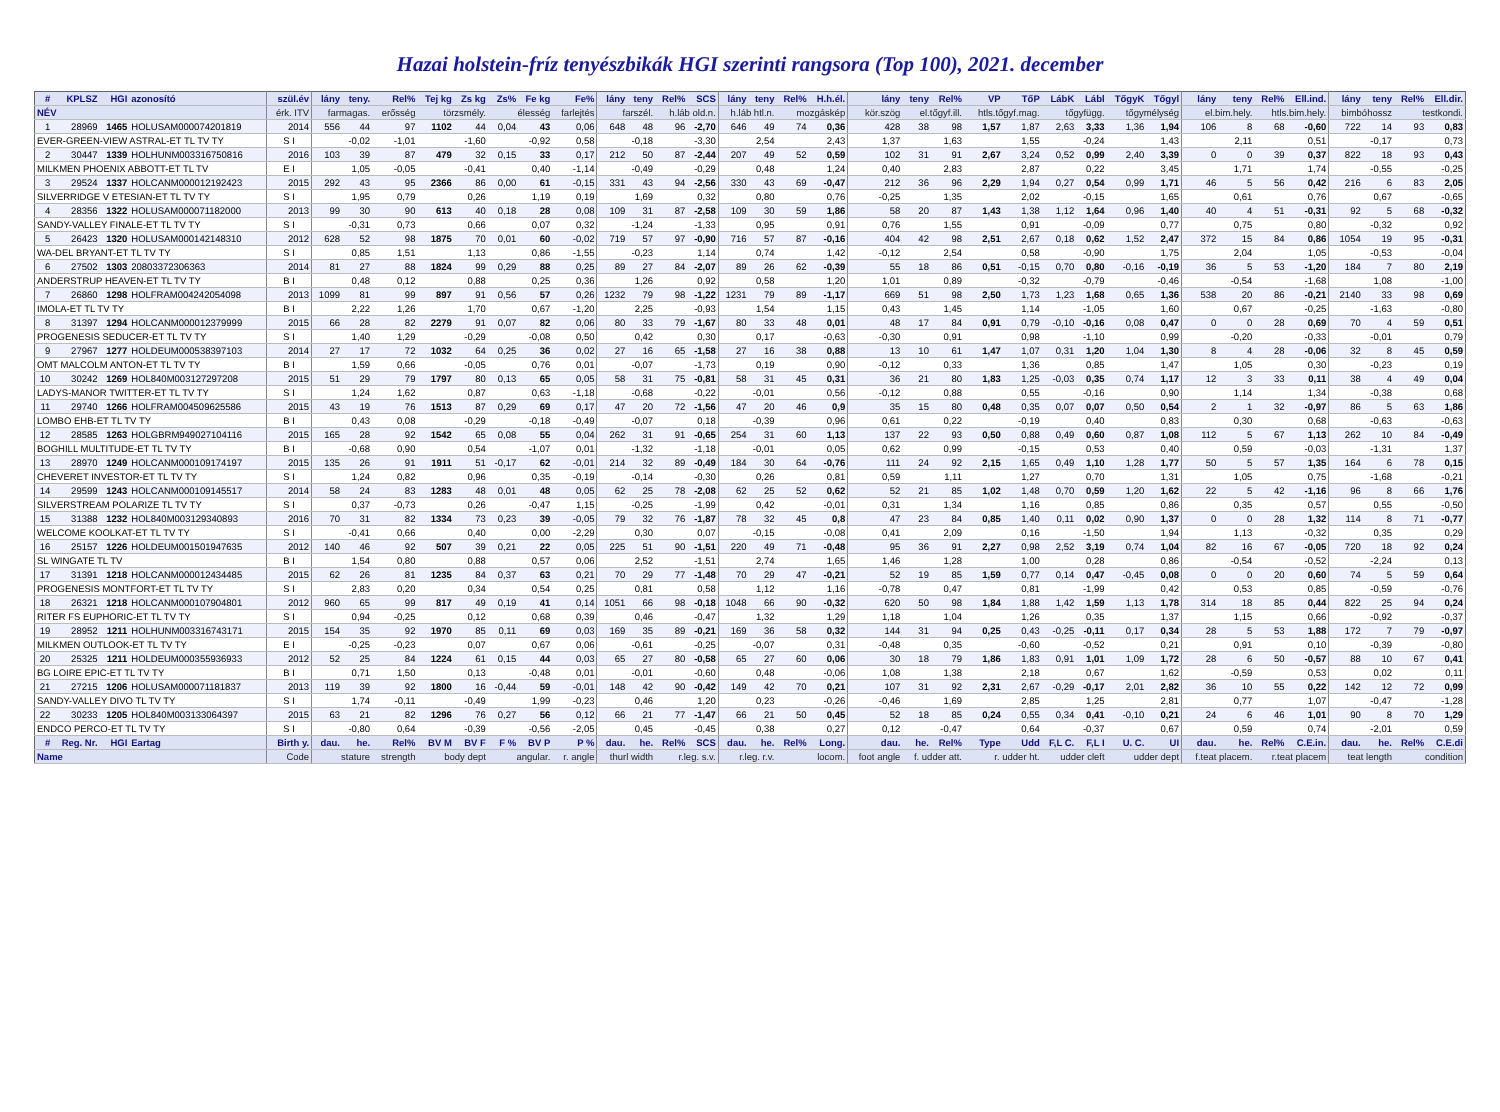Hazai holstein-fríz tenyészbikák HGI szerinti rangsora (Top 100), 2021. december
| # | KPLSZ | HGI | azonosító | szül.év | lány | teny. | Rel% | Tej kg | Zs kg | Zs% | Fe kg | Fe% | lány | teny | Rel% | SCS | lány | teny | Rel% | H.h.él. | lány | teny | Rel% | VP | TőP | LábK | Lábl | TőgyK | Tőgyl | lány | teny | Rel% | Ell.ind. | lány | teny | Rel% | Ell.dir. |
| --- | --- | --- | --- | --- | --- | --- | --- | --- | --- | --- | --- | --- | --- | --- | --- | --- | --- | --- | --- | --- | --- | --- | --- | --- | --- | --- | --- | --- | --- | --- | --- | --- | --- | --- | --- | --- | --- |
| NÉV | | | | érk. ITV | farmagas. | | erősség | törzsmély. | | élesség | | farlejtés | farszél. | | h.láb old.n. | | h.láb htl.n. | | mozgáskép | | kör.szög | el.tőgyf.ill. | | htls.tőgyf.mag. | | tőgyfügg. | | tőgymélység | | el.bim.hely. | | htls.bim.hely. | | bimbóhossz | | testkondi. | |
| 1 | 28969 | 1465 | HOLUSAM000074201819 | 2014 | 556 | 44 | 97 | 1102 | 44 | 0,04 | 43 | 0,06 | 648 | 48 | 96 | -2,70 | 646 | 49 | 74 | 0,36 | 428 | 38 | 98 | 1,57 | 1,87 | 2,63 | 3,33 | 1,36 | 1,94 | 106 | 8 | 68 | -0,60 | 722 | 14 | 93 | 0,83 |
| EVER-GREEN-VIEW ASTRAL-ET TL TV TY | | | | S I | -0,02 | | -1,01 | -1,60 | | -0,92 | | 0,58 | -0,18 | | -3,30 | | 2,54 | | 2,43 | | 1,37 | 1,63 | | 1,55 | | -0,24 | | 1,43 | | 2,11 | | 0,51 | | -0,17 | | 0,73 | |
| 2 | 30447 | 1339 | HOLHUNM003316750816 | 2016 | 103 | 39 | 87 | 479 | 32 | 0,15 | 33 | 0,17 | 212 | 50 | 87 | -2,44 | 207 | 49 | 52 | 0,59 | 102 | 31 | 91 | 2,67 | 3,24 | 0,52 | 0,99 | 2,40 | 3,39 | 0 | 0 | 39 | 0,37 | 822 | 18 | 93 | 0,43 |
| MILKMEN PHOENIX ABBOTT-ET TL TV | | | | E I | 1,05 | | -0,05 | -0,41 | | 0,40 | | -1,14 | -0,49 | | -0,29 | | 0,48 | | 1,24 | | 0,40 | 2,83 | | 2,87 | | 0,22 | | 3,45 | | 1,71 | | 1,74 | | -0,55 | | -0,25 | |
| 3 | 29524 | 1337 | HOLCANM000012192423 | 2015 | 292 | 43 | 95 | 2366 | 86 | 0,00 | 61 | -0,15 | 331 | 43 | 94 | -2,56 | 330 | 43 | 69 | -0,47 | 212 | 36 | 96 | 2,29 | 1,94 | 0,27 | 0,54 | 0,99 | 1,71 | 46 | 5 | 56 | 0,42 | 216 | 6 | 83 | 2,05 |
| SILVERRIDGE V ETESIAN-ET TL TV TY | | | | S I | 1,95 | | 0,79 | 0,26 | | 1,19 | | 0,19 | 1,69 | | 0,32 | | 0,80 | | 0,76 | | -0,25 | 1,35 | | 2,02 | | -0,15 | | 1,65 | | 0,61 | | 0,76 | | 0,67 | | -0,65 | |
| 4 | 28356 | 1322 | HOLUSAM000071182000 | 2013 | 99 | 30 | 90 | 613 | 40 | 0,18 | 28 | 0,08 | 109 | 31 | 87 | -2,58 | 109 | 30 | 59 | 1,86 | 58 | 20 | 87 | 1,43 | 1,38 | 1,12 | 1,64 | 0,96 | 1,40 | 40 | 4 | 51 | -0,31 | 92 | 5 | 68 | -0,32 |
| SANDY-VALLEY FINALE-ET TL TV TY | | | | S I | -0,31 | | 0,73 | 0,66 | | 0,07 | | 0,32 | -1,24 | | -1,33 | | 0,95 | | 0,91 | | 0,76 | 1,55 | | 0,91 | | -0,09 | | 0,77 | | 0,75 | | 0,80 | | -0,32 | | 0,92 | |
| 5 | 26423 | 1320 | HOLUSAM000142148310 | 2012 | 628 | 52 | 98 | 1875 | 70 | 0,01 | 60 | -0,02 | 719 | 57 | 97 | -0,90 | 716 | 57 | 87 | -0,16 | 404 | 42 | 98 | 2,51 | 2,67 | 0,18 | 0,62 | 1,52 | 2,47 | 372 | 15 | 84 | 0,86 | 1054 | 19 | 95 | -0,31 |
| WA-DEL BRYANT-ET TL TV TY | | | | S I | 0,85 | | 1,51 | 1,13 | | 0,86 | | -1,55 | -0,23 | | 1,14 | | 0,74 | | 1,42 | | -0,12 | 2,54 | | 0,58 | | -0,90 | | 1,75 | | 2,04 | | 1,05 | | -0,53 | | -0,04 | |
| 6 | 27502 | 1303 | 20803372306363 | 2014 | 81 | 27 | 88 | 1824 | 99 | 0,29 | 88 | 0,25 | 89 | 27 | 84 | -2,07 | 89 | 26 | 62 | -0,39 | 55 | 18 | 86 | 0,51 | -0,15 | 0,70 | 0,80 | -0,16 | -0,19 | 36 | 5 | 53 | -1,20 | 184 | 7 | 80 | 2,19 |
| ANDERSTRUP HEAVEN-ET TL TV TY | | | | B I | 0,48 | | 0,12 | 0,88 | | 0,25 | | 0,36 | 1,26 | | 0,92 | | 0,58 | | 1,20 | | 1,01 | 0,89 | | -0,32 | | -0,79 | | -0,46 | | -0,54 | | -1,68 | | 1,08 | | -1,00 | |
| 7 | 26860 | 1298 | HOLFRAM004242054098 | 2013 | 1099 | 81 | 99 | 897 | 91 | 0,56 | 57 | 0,26 | 1232 | 79 | 98 | -1,22 | 1231 | 79 | 89 | -1,17 | 669 | 51 | 98 | 2,50 | 1,73 | 1,23 | 1,68 | 0,65 | 1,36 | 538 | 20 | 86 | -0,21 | 2140 | 33 | 98 | 0,69 |
| IMOLA-ET TL TV TY | | | | B I | 2,22 | | 1,26 | 1,70 | | 0,67 | | -1,20 | 2,25 | | -0,93 | | 1,54 | | 1,15 | | 0,43 | 1,45 | | 1,14 | | -1,05 | | 1,60 | | 0,67 | | -0,25 | | -1,63 | | -0,80 | |
| 8 | 31397 | 1294 | HOLCANM000012379999 | 2015 | 66 | 28 | 82 | 2279 | 91 | 0,07 | 82 | 0,06 | 80 | 33 | 79 | -1,67 | 80 | 33 | 48 | 0,01 | 48 | 17 | 84 | 0,91 | 0,79 | -0,10 | -0,16 | 0,08 | 0,47 | 0 | 0 | 28 | 0,69 | 70 | 4 | 59 | 0,51 |
| PROGENESIS SEDUCER-ET TL TV TY | | | | S I | 1,40 | | 1,29 | -0,29 | | -0,08 | | 0,50 | 0,42 | | 0,30 | | 0,17 | | -0,63 | | -0,30 | 0,91 | | 0,98 | | -1,10 | | 0,99 | | -0,20 | | -0,33 | | -0,01 | | 0,79 | |
| 9 | 27967 | 1277 | HOLDEUM000538397103 | 2014 | 27 | 17 | 72 | 1032 | 64 | 0,25 | 36 | 0,02 | 27 | 16 | 65 | -1,58 | 27 | 16 | 38 | 0,88 | 13 | 10 | 61 | 1,47 | 1,07 | 0,31 | 1,20 | 1,04 | 1,30 | 8 | 4 | 28 | -0,06 | 32 | 8 | 45 | 0,59 |
| OMT MALCOLM ANTON-ET TL TV TY | | | | B I | 1,59 | | 0,66 | -0,05 | | 0,76 | | 0,01 | -0,07 | | -1,73 | | 0,19 | | 0,90 | | -0,12 | 0,33 | | 1,36 | | 0,85 | | 1,47 | | 1,05 | | 0,30 | | -0,23 | | 0,19 | |
| 10 | 30242 | 1269 | HOL840M003127297208 | 2015 | 51 | 29 | 79 | 1797 | 80 | 0,13 | 65 | 0,05 | 58 | 31 | 75 | -0,81 | 58 | 31 | 45 | 0,31 | 36 | 21 | 80 | 1,83 | 1,25 | -0,03 | 0,35 | 0,74 | 1,17 | 12 | 3 | 33 | 0,11 | 38 | 4 | 49 | 0,04 |
| LADYS-MANOR TWITTER-ET TL TV TY | | | | S I | 1,24 | | 1,62 | 0,87 | | 0,63 | | -1,18 | -0,68 | | -0,22 | | -0,01 | | 0,56 | | -0,12 | 0,88 | | 0,55 | | -0,16 | | 0,90 | | 1,14 | | 1,34 | | -0,38 | | 0,68 | |
| 11 | 29740 | 1266 | HOLFRAM004509625586 | 2015 | 43 | 19 | 76 | 1513 | 87 | 0,29 | 69 | 0,17 | 47 | 20 | 72 | -1,56 | 47 | 20 | 46 | 0,9 | 35 | 15 | 80 | 0,48 | 0,35 | 0,07 | 0,07 | 0,50 | 0,54 | 2 | 1 | 32 | -0,97 | 86 | 5 | 63 | 1,86 |
| LOMBO EHB-ET TL TV TY | | | | B I | 0,43 | | 0,08 | -0,29 | | -0,18 | | -0,49 | -0,07 | | 0,18 | | -0,39 | | 0,96 | | 0,61 | 0,22 | | -0,19 | | 0,40 | | 0,83 | | 0,30 | | 0,68 | | -0,63 | | -0,63 | |
| 12 | 28585 | 1263 | HOLGBRM949027104116 | 2015 | 165 | 28 | 92 | 1542 | 65 | 0,08 | 55 | 0,04 | 262 | 31 | 91 | -0,65 | 254 | 31 | 60 | 1,13 | 137 | 22 | 93 | 0,50 | 0,88 | 0,49 | 0,60 | 0,87 | 1,08 | 112 | 5 | 67 | 1,13 | 262 | 10 | 84 | -0,49 |
| BOGHILL MULTITUDE-ET TL TV TY | | | | B I | -0,68 | | 0,90 | 0,54 | | -1,07 | | 0,01 | -1,32 | | -1,18 | | -0,01 | | 0,05 | | 0,62 | 0,99 | | -0,15 | | 0,53 | | 0,40 | | 0,59 | | -0,03 | | -1,31 | | 1,37 | |
| 13 | 28970 | 1249 | HOLCANM000109174197 | 2015 | 135 | 26 | 91 | 1911 | 51 | -0,17 | 62 | -0,01 | 214 | 32 | 89 | -0,49 | 184 | 30 | 64 | -0,76 | 111 | 24 | 92 | 2,15 | 1,65 | 0,49 | 1,10 | 1,28 | 1,77 | 50 | 5 | 57 | 1,35 | 164 | 6 | 78 | 0,15 |
| CHEVERET INVESTOR-ET TL TV TY | | | | S I | 1,24 | | 0,82 | 0,96 | | 0,35 | | -0,19 | -0,14 | | -0,30 | | 0,26 | | 0,81 | | 0,59 | 1,11 | | 1,27 | | 0,70 | | 1,31 | | 1,05 | | 0,75 | | -1,68 | | -0,21 | |
| 14 | 29599 | 1243 | HOLCANM000109145517 | 2014 | 58 | 24 | 83 | 1283 | 48 | 0,01 | 48 | 0,05 | 62 | 25 | 78 | -2,08 | 62 | 25 | 52 | 0,62 | 52 | 21 | 85 | 1,02 | 1,48 | 0,70 | 0,59 | 1,20 | 1,62 | 22 | 5 | 42 | -1,16 | 96 | 8 | 66 | 1,76 |
| SILVERSTREAM POLARIZE TL TV TY | | | | S I | 0,37 | | -0,73 | 0,26 | | -0,47 | | 1,15 | -0,25 | | -1,99 | | 0,42 | | -0,01 | | 0,31 | 1,34 | | 1,16 | | 0,85 | | 0,86 | | 0,35 | | 0,57 | | 0,55 | | -0,50 | |
| 15 | 31388 | 1232 | HOL840M003129340893 | 2016 | 70 | 31 | 82 | 1334 | 73 | 0,23 | 39 | -0,05 | 79 | 32 | 76 | -1,87 | 78 | 32 | 45 | 0,8 | 47 | 23 | 84 | 0,85 | 1,40 | 0,11 | 0,02 | 0,90 | 1,37 | 0 | 0 | 28 | 1,32 | 114 | 8 | 71 | -0,77 |
| WELCOME KOOLKAT-ET TL TV TY | | | | S I | -0,41 | | 0,66 | 0,40 | | 0,00 | | -2,29 | 0,30 | | 0,07 | | -0,15 | | -0,08 | | 0,41 | 2,09 | | 0,16 | | -1,50 | | 1,94 | | 1,13 | | -0,32 | | 0,35 | | 0,29 | |
| 16 | 25157 | 1226 | HOLDEUM001501947635 | 2012 | 140 | 46 | 92 | 507 | 39 | 0,21 | 22 | 0,05 | 225 | 51 | 90 | -1,51 | 220 | 49 | 71 | -0,48 | 95 | 36 | 91 | 2,27 | 0,98 | 2,52 | 3,19 | 0,74 | 1,04 | 82 | 16 | 67 | -0,05 | 720 | 18 | 92 | 0,24 |
| SL WINGATE TL TV | | | | B I | 1,54 | | 0,80 | 0,88 | | 0,57 | | 0,06 | 2,52 | | -1,51 | | 2,74 | | 1,65 | | 1,46 | 1,28 | | 1,00 | | 0,28 | | 0,86 | | -0,54 | | -0,52 | | -2,24 | | 0,13 | |
| 17 | 31391 | 1218 | HOLCANM000012434485 | 2015 | 62 | 26 | 81 | 1235 | 84 | 0,37 | 63 | 0,21 | 70 | 29 | 77 | -1,48 | 70 | 29 | 47 | -0,21 | 52 | 19 | 85 | 1,59 | 0,77 | 0,14 | 0,47 | -0,45 | 0,08 | 0 | 0 | 20 | 0,60 | 74 | 5 | 59 | 0,64 |
| PROGENESIS MONTFORT-ET TL TV TY | | | | S I | 2,83 | | 0,20 | 0,34 | | 0,54 | | 0,25 | 0,81 | | 0,58 | | 1,12 | | 1,16 | | -0,78 | 0,47 | | 0,81 | | -1,99 | | 0,42 | | 0,53 | | 0,85 | | -0,59 | | -0,76 | |
| 18 | 26321 | 1218 | HOLCANM000107904801 | 2012 | 960 | 65 | 99 | 817 | 49 | 0,19 | 41 | 0,14 | 1051 | 66 | 98 | -0,18 | 1048 | 66 | 90 | -0,32 | 620 | 50 | 98 | 1,84 | 1,88 | 1,42 | 1,59 | 1,13 | 1,78 | 314 | 18 | 85 | 0,44 | 822 | 25 | 94 | 0,24 |
| RITER FS EUPHORIC-ET TL TV TY | | | | S I | 0,94 | | -0,25 | 0,12 | | 0,68 | | 0,39 | 0,46 | | -0,47 | | 1,32 | | 1,29 | | 1,18 | 1,04 | | 1,26 | | 0,35 | | 1,37 | | 1,15 | | 0,66 | | -0,92 | | -0,37 | |
| 19 | 28952 | 1211 | HOLHUNM003316743171 | 2015 | 154 | 35 | 92 | 1970 | 85 | 0,11 | 69 | 0,03 | 169 | 35 | 89 | -0,21 | 169 | 36 | 58 | 0,32 | 144 | 31 | 94 | 0,25 | 0,43 | -0,25 | -0,11 | 0,17 | 0,34 | 28 | 5 | 53 | 1,88 | 172 | 7 | 79 | -0,97 |
| MILKMEN OUTLOOK-ET TL TV TY | | | | E I | -0,25 | | -0,23 | 0,07 | | 0,67 | | 0,06 | -0,61 | | -0,25 | | -0,07 | | 0,31 | | -0,48 | 0,35 | | -0,60 | | -0,52 | | 0,21 | | 0,91 | | 0,10 | | -0,39 | | -0,80 | |
| 20 | 25325 | 1211 | HOLDEUM000355936933 | 2012 | 52 | 25 | 84 | 1224 | 61 | 0,15 | 44 | 0,03 | 65 | 27 | 80 | -0,58 | 65 | 27 | 60 | 0,06 | 30 | 18 | 79 | 1,86 | 1,83 | 0,91 | 1,01 | 1,09 | 1,72 | 28 | 6 | 50 | -0,57 | 88 | 10 | 67 | 0,41 |
| BG LOIRE EPIC-ET TL TV TY | | | | B I | 0,71 | | 1,50 | 0,13 | | -0,48 | | 0,01 | -0,01 | | -0,60 | | 0,48 | | -0,06 | | 1,08 | 1,38 | | 2,18 | | 0,67 | | 1,62 | | -0,59 | | 0,53 | | 0,02 | | 0,11 | |
| 21 | 27215 | 1206 | HOLUSAM000071181837 | 2013 | 119 | 39 | 92 | 1800 | 16 | -0,44 | 59 | -0,01 | 148 | 42 | 90 | -0,42 | 149 | 42 | 70 | 0,21 | 107 | 31 | 92 | 2,31 | 2,67 | -0,29 | -0,17 | 2,01 | 2,82 | 36 | 10 | 55 | 0,22 | 142 | 12 | 72 | 0,99 |
| SANDY-VALLEY DIVO TL TV TY | | | | S I | 1,74 | | -0,11 | -0,49 | | 1,99 | | -0,23 | 0,46 | | 1,20 | | 0,23 | | -0,26 | | -0,46 | 1,69 | | 2,85 | | 1,25 | | 2,81 | | 0,77 | | 1,07 | | -0,47 | | -1,28 | |
| 22 | 30233 | 1205 | HOL840M003133064397 | 2015 | 63 | 21 | 82 | 1296 | 76 | 0,27 | 56 | 0,12 | 66 | 21 | 77 | -1,47 | 66 | 21 | 50 | 0,45 | 52 | 18 | 85 | 0,24 | 0,55 | 0,34 | 0,41 | -0,10 | 0,21 | 24 | 6 | 46 | 1,01 | 90 | 8 | 70 | 1,29 |
| ENDCO PERCO-ET TL TV TY | | | | S I | -0,80 | | 0,64 | -0,39 | | -0,56 | | -2,05 | 0,45 | | -0,45 | | 0,38 | | 0,27 | | 0,12 | -0,47 | | 0,64 | | -0,37 | | 0,67 | | 0,59 | | 0,74 | | -2,01 | | 0,59 | |
| # | Reg. Nr. | HGI | Eartag | Birth y. | dau. | he. | Rel% | BV M | BV F | F % | BV P | P % | dau. | he. | Rel% | SCS | dau. | he. | Rel% | Long. | dau. | he. | Rel% | Type | Udd | F,L C. | F,L I | U. C. | UI | dau. | he. | Rel% | C.E.in. | dau. | he. | Rel% | C.E.di |
| Name | | | | Code | stature | | strength | body dept | | angular. | | r. angle | thurl width | | r.leg. s.v. | | r.leg. r.v. | | locom. | | foot angle | f. udder att. | | r. udder ht. | | udder cleft | | udder dept | | f.teat placem. | | r.teat placem | | teat length | | condition | |